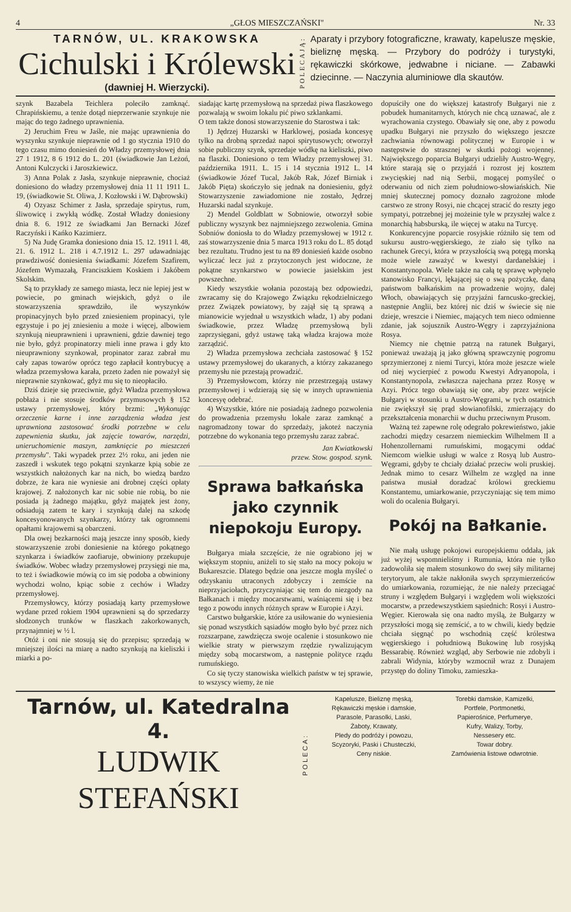4 „GŁOS MIESZCZAŃSKI" Nr. 33
TARNÓW, UL. KRAKOWSKA
Cichulski i Królewski
(dawniej H. Wierzycki).
POLECAJĄ:
Aparaty i przybory fotograficzne, krawaty, kapelusze męskie, bieliznę męską. — Przybory do podróży i turystyki, rękawiczki skórkowe, jedwabne i niciane. — Zabawki dziecinne. — Naczynia aluminiowe dla skautów.
szynk Bazabela Teichlera poleciło zamknąć. Chrapińskiemu, a tenże dotąd nieprzerwanie szynkuje nie mając do tego żadnego uprawnienia.
2) Jeruchim Freu w Jaśle, nie mając uprawnienia do wyszynku szynkuje nieprawnie od 1 go stycznia 1910 do tego czasu mimo doniesień do Władzy przemysłowej dnia 27 1 1912, 8 6 1912 do L. 201 (świadkowie Jan Leżoń, Antoni Kulczycki i Jaroszkiewicz.
3) Anna Polak z Jasła, szynkuje nieprawnie, chociaż doniesiono do władzy przemysłowej dnia 11 11 1911 L. 19, (świadkowie St. Oliwa, J. Kozłowski i W. Dąbrowski)
4) Ozyasz Schimer z Jasła, sprzedaje spirytus, rum, śliwowicę i zwykłą wódkę. Został Władzy doniesiony dnia 8. 6. 1912 ze świadkami Jan Bernacki Józef Raczyński i Kańko Kazimierz.
5) Na Judę Gramka doniesiono dnia 15. 12. 1911 l. 48, 21. 6. 1912 L. 218 i 4.7.1912 L. 297 udawadniając prawdziwość doniesienia świadkami: Józefem Szafirem, Józefem Wymazałą, Franciszkiem Koskiem i Jakóbem Skolskim.
Są to przykłady ze samego miasta, lecz nie lepiej jest w powiecie, po gminach wiejskich, gdyż o ile stowarzyszenia sprawdziło, ile wyszynków propinacyjnych było przed zniesieniem propinacyi, tyle egzystuje i po jej zniesieniu a może i więcej, albowiem szynkują nieuprawnieni i uprawnieni, gdzie dawniej tego nie było, gdyż propinatorzy mieli inne prawa i gdy kto nieuprawniony szynkował, propinator zaraz zabrał mu cały zapas towarów oprócz tego zapłacił kontrybucyę a władza przemysłowa karała, przeto żaden nie poważył się nieprawnie szynkować, gdyż mu się to nieopłaciło.
Dziś dzieje się przeciwnie, gdyż Władza przemysłowa pobłaża i nie stosuje środków przymusowych § 152 ustawy przemysłowej, który brzmi: „Wykonując orzeczenie karne i inne zarządzenia władza jest uprawniona zastosować środki potrzebne w celu zapewnienia skutku, jak zajęcie towarów, narzędzi, unieruchomienie maszyn, zamknięcie po mieszczeń przemysłu". Taki wypadek przez 2½ roku, ani jeden nie zaszedł i wskutek tego pokątni szynkarze kpią sobie ze wszystkich nałożonych kar na nich, bo wiedzą bardzo dobrze, że kara nie wyniesie ani drobnej części opłaty krajowej. Z nałożonych kar nic sobie nie robią, bo nie posiada ją żadnego majątku, gdyż majątek jest żony, odsiadują zatem te kary i szynkują dalej na szkodę koncesyonowanych szynkarzy, którzy tak ogromnemi opałtami krajowemi są obarczeni.
Dla owej bezkarności mają jeszcze inny sposób, kiedy stowarzyszenie zrobi doniesienie na którego pokątnego szynkarza i świadków zaofiaruje, obwiniony przekupuje świadków. Wobec władzy przemysłowej przysięgi nie ma, to też i świadkowie mówią co im się podoba a obwiniony wychodzi wolno, kpiąc sobie z cechów i Władzy przemysłowej.
Przemysłowcy, którzy posiadają karty przemysłowe wydane przed rokiem 1904 uprawnieni są do sprzedarzy słodzonych trunków w flaszkach zakorkowanych, przynajmniej w ½ l.
Otóż i oni nie stosują się do przepisu; sprzedają w mniejszej ilości na miarę a nadto szynkują na kieliszki i miarki a po-
siadając kartę przemysłową na sprzedaż piwa flaszkowego pozwalają w swoim lokalu pić piwo szklankami.
O tem także donosi stowarzyszenie do Starostwa i tak:
1) Jędrzej Huzarski w Harklowej, posiada koncesyę tylko na drobną sprzedaż napoi spirytusowych; otworzył sobie publiczny szynk, sprzedaje wódkę na kieliszki, piwo na flaszki. Doniesiono o tem Władzy przemysłowej 31. października 1911. L. 15 i 14 stycznia 1912 L. 14 (świadkowie Józef Tucal, Jakób Rak, Józef Birniak i Jakób Pięta) skończyło się jednak na doniesieniu, gdyż Stowarzyszenie zawiadomione nie zostało, Jędrzej Huzarski nadal szynkuje.
2) Mendel Goldblatt w Sobniowie, otworzył sobie publiczny wyszynk bez najmniejszego zezwolenia. Gmina Sobniów doniosła to do Władzy przemysłowej w 1912 r. zaś stowarzyszenie dnia 5 marca 1913 roku do L. 85 dotąd bez rezultatu. Trudno jest tu na 89 doniesień każde osobno wyliczać lecz już z przytoczonych jest widoczne, że pokątne szynkarstwo w powiecie jasielskim jest powszechne.
Kiedy wszystkie wołania pozostają bez odpowiedzi, zwracamy się do Krajowego Związku rękodzielniczego przez Związek powiatowy, by zajął się tą sprawą a mianowicie wyjednał u wszystkich władz, 1) aby podani świadkowie, przez Władzę przemysłową byli zaprzysięgani, gdyż ustawę taką władza krajowa może zarządzić.
2) Władza przemysłowa zechciała zastosować § 152 ustawy przemysłowej do ukaranych, a którzy zakazanego przemysłu nie przestają prowadzić.
3) Przemysłowcom, którzy nie przestrzegają ustawy przemysłowej i wdzierają się się w innych uprawnienia koncesyę odebrać.
4) Wszystkie, które nie posiadają żadnego pozwolenia do prowadzenia przemysłu lokale zaraz zamknąć a nagromadzony towar do sprzedaży, jakoteż naczynia potrzebne do wykonania tego przemysłu zaraz zabrać.
Jan Kwiatkowski
przew. Stow. gospod. szynk.
Sprawa bałkańska jako czynnik niepokoju Europy.
Bułgarya miała szczęście, że nie ograbiono jej w większym stopniu, aniżeli to się stało na mocy pokoju w Bukareszcie. Dlatego będzie ona jeszcze mogła myśleć o odzyskaniu utraconych zdobyczy i zemście na nieprzyjaciołach, przyczyniając się tem do niezgody na Bałkanach i między mocarstwami, waśniącemi się i bez tego z powodu innych różnych spraw w Europie i Azyi.
Carstwo bułgarskie, które za usiłowanie do wyniesienia się ponad wszystkich sąsiadów mogło było być przez nich rozszarpane, zawdzięcza swoje ocalenie i stosunkowo nie wielkie straty w pierwszym rzędzie rywalizującym między sobą mocarstwom, a następnie polityce rządu rumuńskiego.
Co się tyczy stanowiska wielkich państw w tej sprawie, to wszyscy wiemy, że nie
dopuściły one do większej katastrofy Bułgaryi nie z pobudek humanitarnych, których nie chcą uznawać, ale z wyrachowania czystego. Obawiały się one, aby z powodu upadku Bułgaryi nie przyszło do większego jeszcze zachwiania równowagi politycznej w Europie i w następstwie do strasznej w skutki pożogi wojennej. Największego poparcia Bułgaryi udzieliły Austro-Węgry, które starają się o przyjaźń i rozrost jej kosztem zwycięskiej nad nią Serbii, mogącej pomyśleć o oderwaniu od nich ziem południowo-słowiańskich. Nie mniej skutecznej pomocy doznało zagrożone młode carstwo ze strony Rosyi, nie chcącej stracić do reszty jego sympatyi, potrzebnej jej możeinie tyle w przyszłej walce z monarchią habsburską, ile więcej w ataku na Turcyę.
Konkurencyjne poparcie rosyjskie różniło się tem od sukursu austro-węgierskiego, że ziało się tylko na rachunek Grecyi, która w przyszłością swą potęgą morską może wiele zaważyć w kwestyi dardanelskiej i Konstantynopola. Wiele także na całą tę sprawę wpłynęło stanowisko Francyi, lękającej się o swą pożyczkę, daną państwom bałkańskim na prowadzenie wojny, dalej Włoch, obawiających się przyjaźni farncusko-greckiej, następnie Anglii, bez której nic dziś w świecie się nie dzieje, wreszcie i Niemiec, mających tem nieco odmienne zdanie, jak sojusznik Austro-Węgry i zaprzyjaźniona Rosya.
Niemcy nie chętnie patrzą na ratunek Bułgaryi, ponieważ uważają ją jako główną sprawczynię pogromu sprzymierzonej z niemi Turcyi, która może jeszcze wiele od niej wycierpieć z powodu Kwestyi Adryanopola, i Konstantynopola, zwłaszcza najechana przez Rosyę w Azyi. Prócz tego obawiają się one, aby przez wejście Bułgaryi w stosunki u Austro-Węgrami, w tych ostatnich nie zwiększył się prąd słowianofilski, zmierzający do przekształcenia monarchii w duchu przeciwnym Prusom.
Ważną też zapewne rolę odegrało pokrewieństwo, jakie zachodzi między cesarzem niemieckim Wilhelmem II a Hohenzollernami rumuńskimi, mogącymi oddać Niemcom wielkie usługi w walce z Rosyą lub Austro-Węgrami, gdyby te chciały działać przeciw woli pruskiej. Jednak mimo to cesarz Wilhelm ze względ na inne państwa musiał doradzać królowi greckiemu Konstantemu, umiarkowanie, przyczyniając się tem mimo woli do ocalenia Bułgaryi.
Pokój na Bałkanie.
Nie małą usługę pokojowi europejskiemu oddała, jak już wyżej wspomnieliśmy i Rumunia, która nie tylko zadowoliła się małem stosunkowo do swej siły militarnej terytoryum, ale także nakłoniła swych sprzymierzeńców do umiarkowania, rozumiejąc, że nie należy przeciągać struny i względem Bułgaryi i względem woli większości mocarstw, a przedewszystkiem sąsiednich: Rosyi i Austro-Węgier. Kierowała się ona nadto myślą, że Bułgarzy w przyszłości mogą się zemścić, a to w chwili, kiedy będzie chciała sięgnąć po wschodnią część królestwa węgierskiego i południową Bukowinę lub rosyjską Bessarabię. Również wzgląd, aby Serbowie nie zdobyli i zabrali Widynia, któryby wzmocnił wraz z Dunajem przystęp do doliny Timoku, zamieszka-
Tarnów, ul. Katedralna 4.
LUDWIK STEFAŃSKI
POLECA:
Kapelusze, Bieliznę męską,
Rękawiczki męskie i damskie,
Parasole, Parasolki, Laski,
Żaboty, Krawaty,
Pledy do podróży i powozu,
Scyzoryki, Paski i Chusteczki,
Ceny niskie.
Torebki damskie, Kamizelki,
Portfele, Portmonetki,
Papierośnice, Perfumerye,
Kufry, Walizy, Torby,
Nessesery etc.
Towar dobry.
Zamówienia listowe odwrotnie.